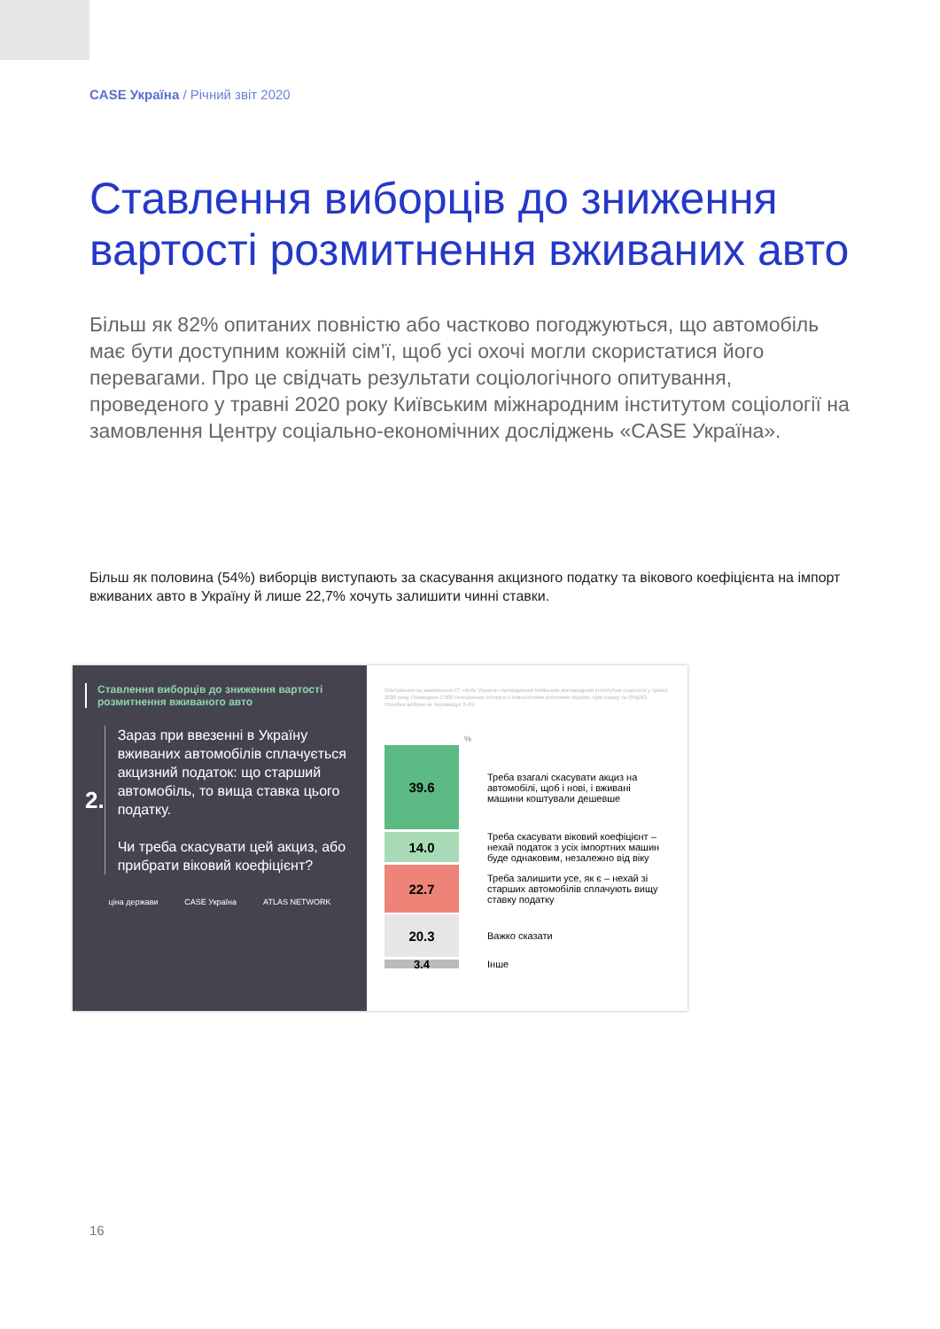CASE Україна / Річний звіт 2020
Ставлення виборців до зниження вартості розмитнення вживаних авто
Більш як 82% опитаних повністю або частково погоджуються, що автомобіль має бути доступним кожній сім’ї, щоб усі охочі могли скористатися його перевагами. Про це свідчать результати соціологічного опитування, проведеного у травні 2020 року Київським міжнародним інститутом соціології на замовлення Центру соціально-економічних досліджень «CASE Україна».
Більш як половина (54%) виборців виступають за скасування акцизного податку та вікового коефіцієнта на імпорт вживаних авто в Україну й лише 22,7% хочуть залишити чинні ставки.
Ставлення виборців до зниження вартості розмитнення вживаного авто
2.
Зараз при ввезенні в Україну вживаних автомобілів сплачується акцизний податок: що старший автомобіль, то вища ставка цього податку.
Чи треба скасувати цей акциз, або прибрати віковий коефіцієнт?
ціна держави CASE Україна ATLAS NETWORK
Опитування на замовлення ГС «Кейс Україна» проводилося Київським міжнародним інститутом соціології у травні 2020 року. Проведено 2 000 телефонних інтерв'ю з повнолітніми жителями України, крім Криму та ОРДЛО. Похибка вибірки не перевищує 2.4%
%
39.6
Треба взагалі скасувати акциз на автомобілі, щоб і нові, і вживані машини коштували дешевше
14.0
Треба скасувати віковий коефіцієнт – нехай податок з усіх імпортних машин буде однаковим, незалежно від віку
22.7
Треба залишити усе, як є – нехай зі старших автомобілів сплачують вищу ставку податку
20.3
Важко сказати
3.4
Інше
16